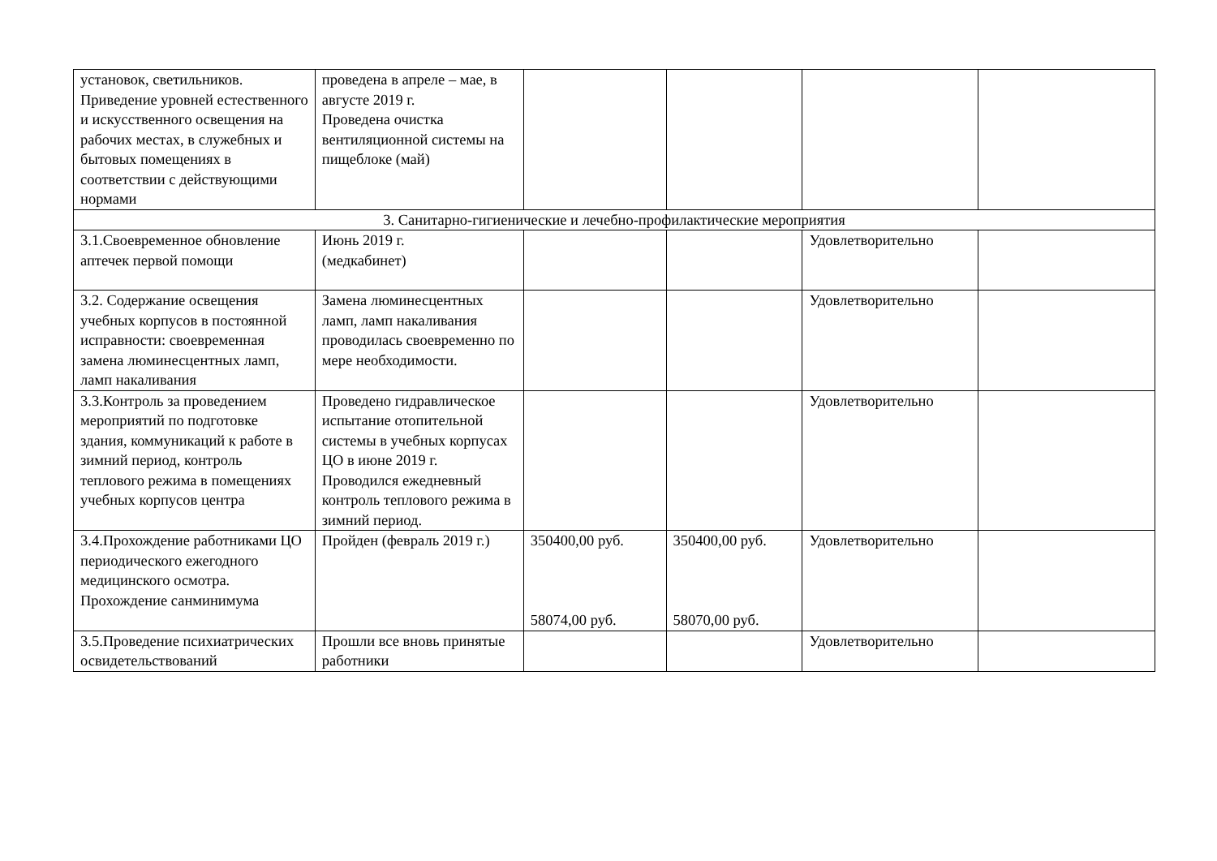| установок, светильников. Приведение уровней естественного и искусственного освещения на рабочих местах, в служебных и бытовых помещениях в соответствии с действующими нормами | проведена в апреле – мае, в августе 2019 г. Проведена очистка вентиляционной системы на пищеблоке (май) | | | | |
| 3. Санитарно-гигиенические и лечебно-профилактические мероприятия | | | | | |
| 3.1.Своевременное обновление аптечек первой помощи | Июнь 2019 г. (медкабинет) | | | Удовлетворительно | |
| 3.2. Содержание освещения учебных корпусов в постоянной исправности: своевременная замена люминесцентных ламп, ламп накаливания | Замена люминесцентных ламп, ламп накаливания проводилась своевременно по мере необходимости. | | | Удовлетворительно | |
| 3.3.Контроль за проведением мероприятий по подготовке здания, коммуникаций к работе в зимний период, контроль теплового режима в помещениях учебных корпусов центра | Проведено гидравлическое испытание отопительной системы в учебных корпусах ЦО в июне 2019 г. Проводился ежедневный контроль теплового режима в зимний период. | | | Удовлетворительно | |
| 3.4.Прохождение работниками ЦО периодического ежегодного медицинского осмотра. Прохождение санминимума | Пройден (февраль 2019 г.) | 350400,00 руб. 58074,00 руб. | 350400,00 руб. 58070,00 руб. | Удовлетворительно | |
| 3.5.Проведение психиатрических освидетельствований | Прошли все вновь принятые работники | | | Удовлетворительно | |